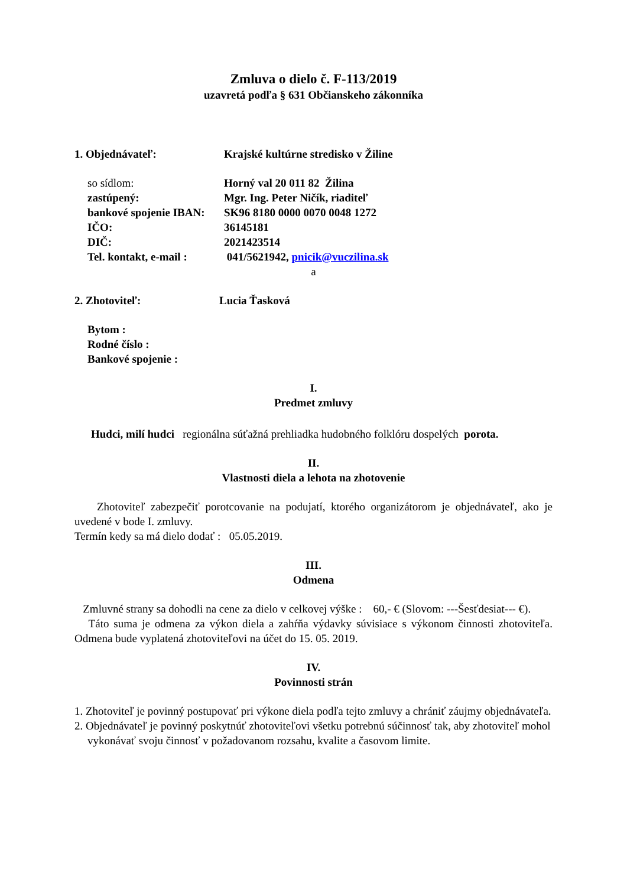Zmluva o dielo č. F-113/2019
uzavretá podľa § 631 Občianskeho zákonníka
1. Objednávateľ: Krajské kultúrne stredisko v Žiline
so sídlom: Horný val 20 011 82 Žilina
zastúpený: Mgr. Ing. Peter Ničík, riaditeľ
bankové spojenie IBAN:
SK96 8180 0000 0070 0048 1272
IČO: 36145181
DIČ: 2021423514
Tel. kontakt, e-mail :
041/5621942, pnicik@vuczilina.sk
a
2. Zhotoviteľ: Lucia Ťasková
Bytom :
Rodné číslo :
Bankové spojenie :
I.
Predmet zmluvy
Hudci, milí hudci regionálna súťažná prehliadka hudobného folklóru dospelých porota.
II.
Vlastnosti diela a lehota na zhotovenie
Zhotoviteľ zabezpečiť porotcovanie na podujatí, ktorého organizátorom je objednávateľ, ako je uvedené v bode I. zmluvy.
Termín kedy sa má dielo dodať : 05.05.2019.
III.
Odmena
Zmluvné strany sa dohodli na cene za dielo v celkovej výške : 60,- € (Slovom: ---Šesťdesiat--- €).
Táto suma je odmena za výkon diela a zahŕňa výdavky súvisiace s výkonom činnosti zhotoviteľa. Odmena bude vyplatená zhotoviteľovi na účet do 15. 05. 2019.
IV.
Povinnosti strán
1. Zhotoviteľ je povinný postupovať pri výkone diela podľa tejto zmluvy a chrániť záujmy objednávateľa.
2. Objednávateľ je povinný poskytnúť zhotoviteľovi všetku potrebnú súčinnosť tak, aby zhotoviteľ mohol vykonávať svoju činnosť v požadovanom rozsahu, kvalite a časovom limite.